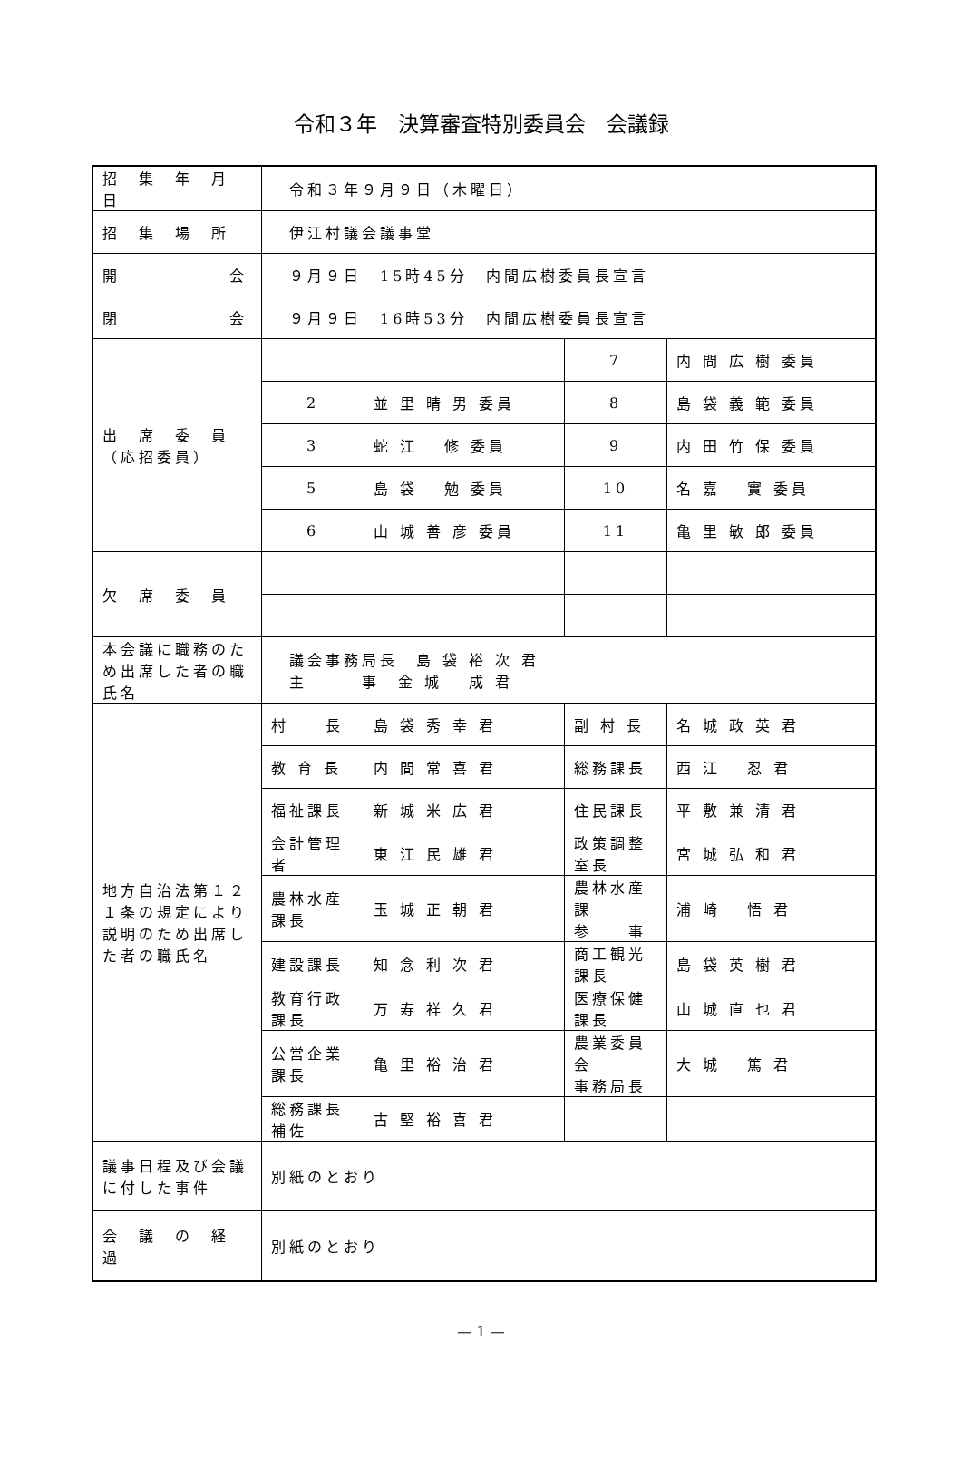令和３年　決算審査特別委員会　会議録
| 招 集 年 月 日 | 令和３年９月９日（木曜日） | | | |
| 招 集 場 所 | 伊江村議会議事堂 | | | |
| 開 会 | ９月９日 15時45分 内間広樹委員長宣言 | | | |
| 閉 会 | ９月９日 16時53分 内間広樹委員長宣言 | | | |
| 出 席 委 員 （応招委員） | | | 7 | 内 間 広 樹 委員 |
| | 2 | 並 里 晴 男 委員 | 8 | 島 袋 義 範 委員 |
| | 3 | 蛇 江 修 委員 | 9 | 内 田 竹 保 委員 |
| | 5 | 島 袋 勉 委員 | 10 | 名 嘉 實 委員 |
| | 6 | 山 城 善 彦 委員 | 11 | 亀 里 敏 郎 委員 |
| 欠 席 委 員 | | | | |
| 本会議に職務のため出席した者の職氏名 | 議会事務局長 島 袋 裕 次 君 主 事 金 城 成 君 | | | |
| 地方自治法第１２１条の規定により説明のため出席した者の職氏名 | 村 長 | 島 袋 秀 幸 君 | 副 村 長 | 名 城 政 英 君 |
| | 教 育 長 | 内 間 常 喜 君 | 総務課長 | 西 江 忍 君 |
| | 福祉課長 | 新 城 米 広 君 | 住民課長 | 平 敷 兼 清 君 |
| | 会計管理者 | 東 江 民 雄 君 | 政策調整室長 | 宮 城 弘 和 君 |
| | 農林水産課長 | 玉 城 正 朝 君 | 農林水産課 参 事 | 浦 崎 悟 君 |
| | 建設課長 | 知 念 利 次 君 | 商工観光課長 | 島 袋 英 樹 君 |
| | 教育行政課長 | 万 寿 祥 久 君 | 医療保健課長 | 山 城 直 也 君 |
| | 公営企業課長 | 亀 里 裕 治 君 | 農業委員会 事務局長 | 大 城 篤 君 |
| | 総務課長補佐 | 古 堅 裕 喜 君 | | |
| 議事日程及び会議に付した事件 | 別紙のとおり | | | |
| 会 議 の 経 過 | 別紙のとおり | | | |
— 1 —